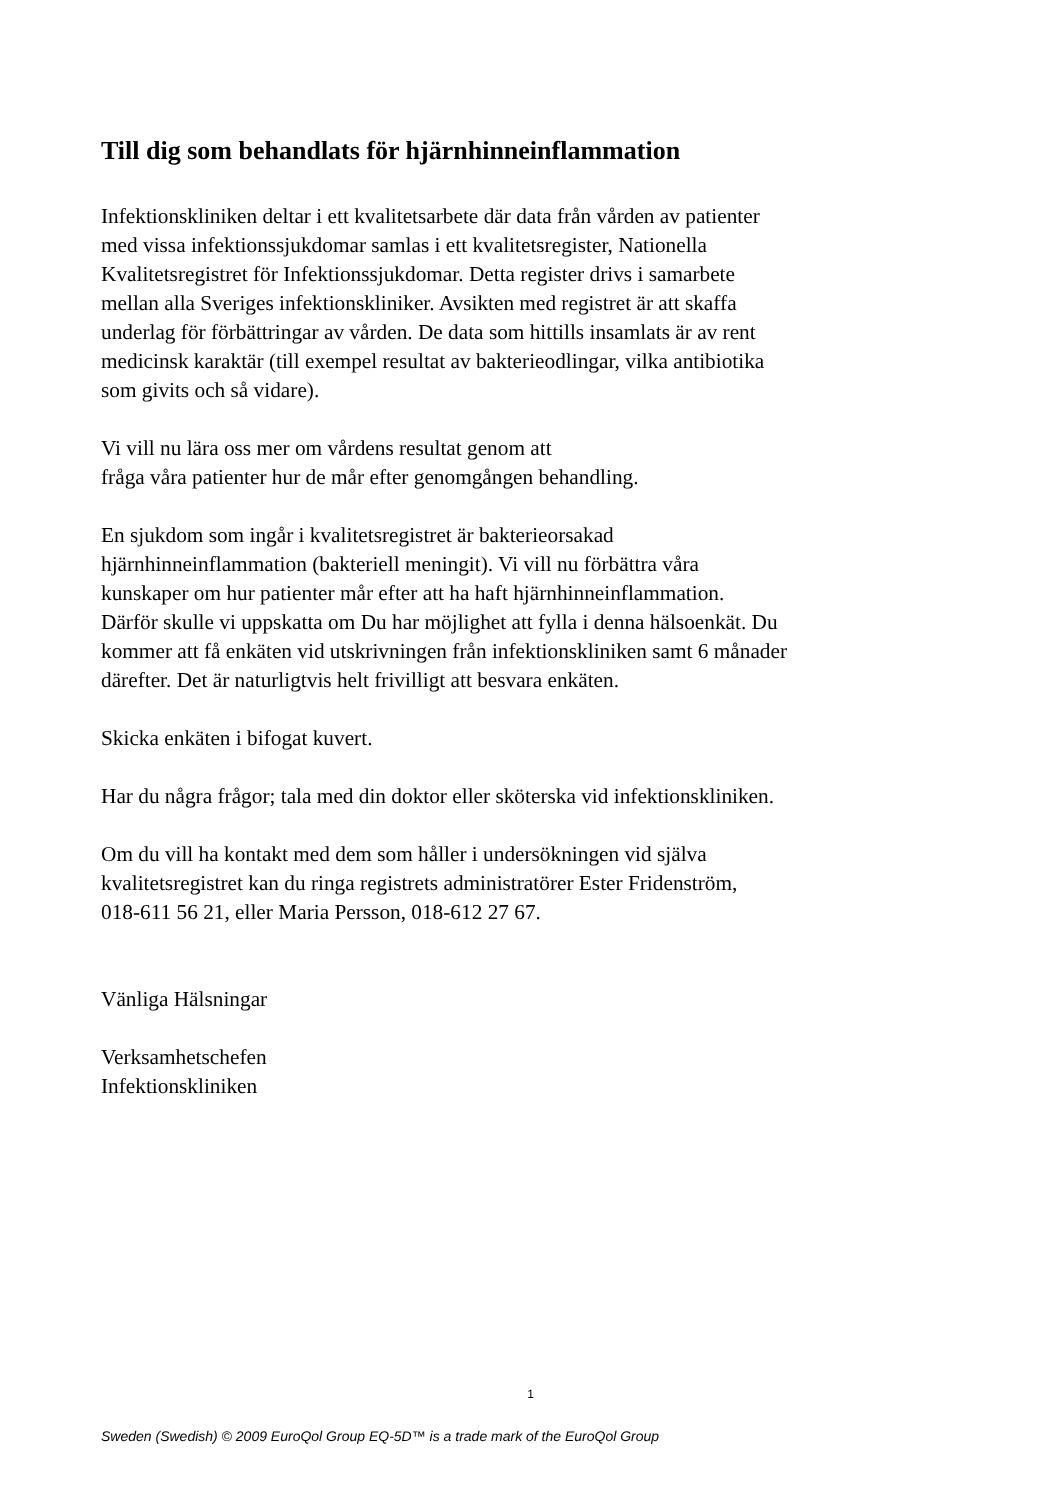Till dig som behandlats för hjärnhinneinflammation
Infektionskliniken deltar i ett kvalitetsarbete där data från vården av patienter
med vissa infektionssjukdomar samlas i ett kvalitetsregister, Nationella
Kvalitetsregistret för Infektionssjukdomar. Detta register drivs i samarbete
mellan alla Sveriges infektionskliniker. Avsikten med registret är att skaffa
underlag för förbättringar av vården. De data som hittills insamlats är av rent
medicinsk karaktär (till exempel resultat av bakterieodlingar, vilka antibiotika
som givits och så vidare).
Vi vill nu lära oss mer om vårdens resultat genom att
fråga våra patienter hur de mår efter genomgången behandling.
En sjukdom som ingår i kvalitetsregistret är bakterieorsakad
hjärnhinneinflammation (bakteriell meningit). Vi vill nu förbättra våra
kunskaper om hur patienter mår efter att ha haft hjärnhinneinflammation.
Därför skulle vi uppskatta om Du har möjlighet att fylla i denna hälsoenkät. Du
kommer att få enkäten vid utskrivningen från infektionskliniken samt 6 månader
därefter. Det är naturligtvis helt frivilligt att besvara enkäten.
Skicka enkäten i bifogat kuvert.
Har du några frågor; tala med din doktor eller sköterska vid infektionskliniken.
Om du vill ha kontakt med dem som håller i undersökningen vid själva
kvalitetsregistret kan du ringa registrets administratörer Ester Fridenström,
018-611 56 21, eller Maria Persson, 018-612 27 67.
Vänliga Hälsningar
Verksamhetschefen
Infektionskliniken
1
Sweden (Swedish) © 2009 EuroQol Group EQ-5D™ is a trade mark of the EuroQol Group